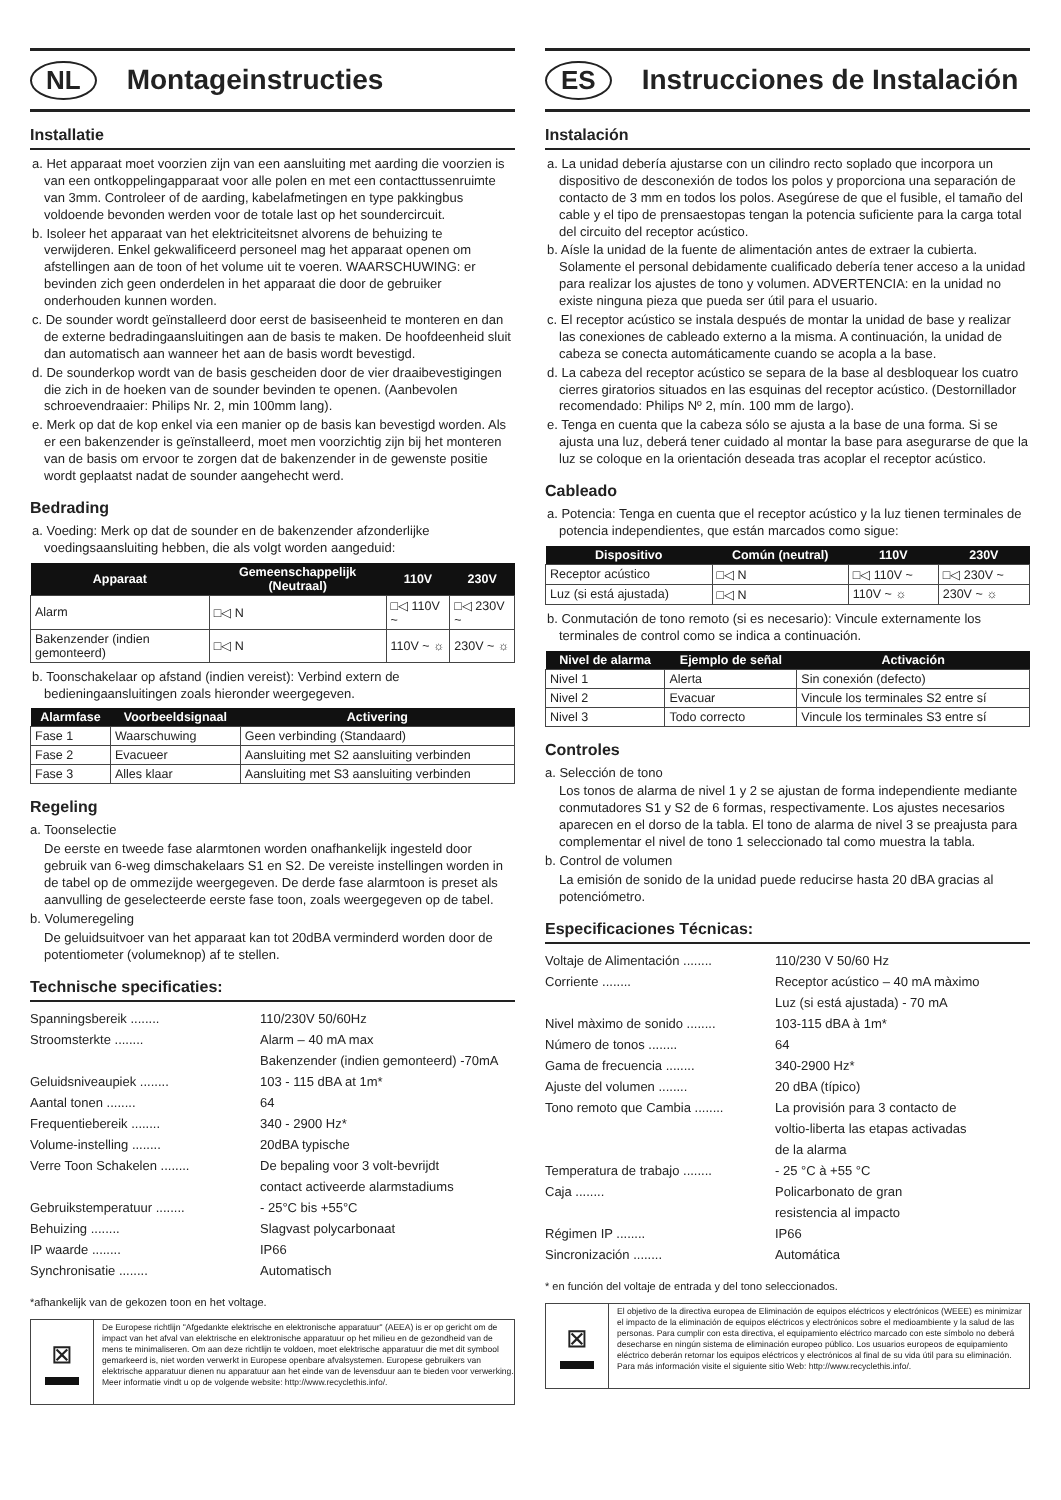NL Montageinstructies
Installatie
a. Het apparaat moet voorzien zijn van een aansluiting met aarding die voorzien is van een ontkoppelingapparaat voor alle polen en met een contacttussenruimte van 3mm. Controleer of de aarding, kabelafmetingen en type pakkingbus voldoende bevonden werden voor de totale last op het soundercircuit.
b. Isoleer het apparaat van het elektriciteitsnet alvorens de behuizing te verwijderen. Enkel gekwalificeerd personeel mag het apparaat openen om afstellingen aan de toon of het volume uit te voeren. WAARSCHUWING: er bevinden zich geen onderdelen in het apparaat die door de gebruiker onderhouden kunnen worden.
c. De sounder wordt geïnstalleerd door eerst de basiseenheid te monteren en dan de externe bedradingaansluitingen aan de basis te maken. De hoofdeenheid sluit dan automatisch aan wanneer het aan de basis wordt bevestigd.
d. De sounderkop wordt van de basis gescheiden door de vier draaibevestigingen die zich in de hoeken van de sounder bevinden te openen. (Aanbevolen schroevendraaier: Philips Nr. 2, min 100mm lang).
e. Merk op dat de kop enkel via een manier op de basis kan bevestigd worden. Als er een bakenzender is geïnstalleerd, moet men voorzichtig zijn bij het monteren van de basis om ervoor te zorgen dat de bakenzender in de gewenste positie wordt geplaatst nadat de sounder aangehecht werd.
Bedrading
a. Voeding: Merk op dat de sounder en de bakenzender afzonderlijke voedingsaansluiting hebben, die als volgt worden aangeduid:
| Apparaat | Gemeenschappelijk (Neutraal) | 110V | 230V |
| --- | --- | --- | --- |
| Alarm | □◁ N | □◁ 110V ~ | □◁ 230V ~ |
| Bakenzender (indien gemonteerd) | □◁ N | 110V ~ ☼ | 230V ~ ☼ |
b. Toonschakelaar op afstand (indien vereist): Verbind extern de bedieningaansluitingen zoals hieronder weergegeven.
| Alarmfase | Voorbeeldsignaal | Activering |
| --- | --- | --- |
| Fase 1 | Waarschuwing | Geen verbinding (Standaard) |
| Fase 2 | Evacueer | Aansluiting met S2 aansluiting verbinden |
| Fase 3 | Alles klaar | Aansluiting met S3 aansluiting verbinden |
Regeling
a. Toonselectie
De eerste en tweede fase alarmtonen worden onafhankelijk ingesteld door gebruik van 6-weg dimschakelaars S1 en S2. De vereiste instellingen worden in de tabel op de ommezijde weergegeven. De derde fase alarmtoon is preset als aanvulling de geselecteerde eerste fase toon, zoals weergegeven op de tabel.
b. Volumeregeling
De geluidsuitvoer van het apparaat kan tot 20dBA verminderd worden door de potentiometer (volumeknop) af te stellen.
Technische specificaties:
Spanningsbereik ........ 110/230V 50/60Hz
Stroomsterkte ........ Alarm – 40 mA max
Bakenzender (indien gemonteerd) -70mA
Geluidsniveaupiek ........ 103 - 115 dBA at 1m*
Aantal tonen ........ 64
Frequentiebereik ........ 340 - 2900 Hz*
Volume-instelling ........ 20dBA typische
Verre Toon Schakelen ........ De bepaling voor 3 volt-bevrijdt
contact activeerde alarmstadiums
Gebruikstemperatuur ........ - 25°C bis +55°C
Behuizing ........ Slagvast polycarbonaat
IP waarde ........ IP66
Synchronisatie ........ Automatisch
*afhankelijk van de gekozen toon en het voltage.
⊠
De Europese richtlijn "Afgedankte elektrische en elektronische apparatuur" (AEEA) is er op gericht om de impact van het afval van elektrische en elektronische apparatuur op het milieu en de gezondheid van de mens te minimaliseren. Om aan deze richtlijn te voldoen, moet elektrische apparatuur die met dit symbool gemarkeerd is, niet worden verwerkt in Europese openbare afvalsystemen. Europese gebruikers van elektrische apparatuur dienen nu apparatuur aan het einde van de levensduur aan te bieden voor verwerking. Meer informatie vindt u op de volgende website: http://www.recyclethis.info/.
ES Instrucciones de Instalación
Instalación
a. La unidad debería ajustarse con un cilindro recto soplado que incorpora un dispositivo de desconexión de todos los polos y proporciona una separación de contacto de 3 mm en todos los polos. Asegúrese de que el fusible, el tamaño del cable y el tipo de prensaestopas tengan la potencia suficiente para la carga total del circuito del receptor acústico.
b. Aísle la unidad de la fuente de alimentación antes de extraer la cubierta. Solamente el personal debidamente cualificado debería tener acceso a la unidad para realizar los ajustes de tono y volumen. ADVERTENCIA: en la unidad no existe ninguna pieza que pueda ser útil para el usuario.
c. El receptor acústico se instala después de montar la unidad de base y realizar las conexiones de cableado externo a la misma. A continuación, la unidad de cabeza se conecta automáticamente cuando se acopla a la base.
d. La cabeza del receptor acústico se separa de la base al desbloquear los cuatro cierres giratorios situados en las esquinas del receptor acústico. (Destornillador recomendado: Philips Nº 2, mín. 100 mm de largo).
e. Tenga en cuenta que la cabeza sólo se ajusta a la base de una forma. Si se ajusta una luz, deberá tener cuidado al montar la base para asegurarse de que la luz se coloque en la orientación deseada tras acoplar el receptor acústico.
Cableado
a. Potencia: Tenga en cuenta que el receptor acústico y la luz tienen terminales de potencia independientes, que están marcados como sigue:
| Dispositivo | Común (neutral) | 110V | 230V |
| --- | --- | --- | --- |
| Receptor acústico | □◁ N | □◁ 110V ~ | □◁ 230V ~ |
| Luz (si está ajustada) | □◁ N | 110V ~ ☼ | 230V ~ ☼ |
b. Conmutación de tono remoto (si es necesario): Vincule externamente los terminales de control como se indica a continuación.
| Nivel de alarma | Ejemplo de señal | Activación |
| --- | --- | --- |
| Nivel 1 | Alerta | Sin conexión (defecto) |
| Nivel 2 | Evacuar | Vincule los terminales S2 entre sí |
| Nivel 3 | Todo correcto | Vincule los terminales S3 entre sí |
Controles
a. Selección de tono
Los tonos de alarma de nivel 1 y 2 se ajustan de forma independiente mediante conmutadores S1 y S2 de 6 formas, respectivamente. Los ajustes necesarios aparecen en el dorso de la tabla. El tono de alarma de nivel 3 se preajusta para complementar el nivel de tono 1 seleccionado tal como muestra la tabla.
b. Control de volumen
La emisión de sonido de la unidad puede reducirse hasta 20 dBA gracias al potenciómetro.
Especificaciones Técnicas:
Voltaje de Alimentación ........ 110/230 V 50/60 Hz
Corriente ........ Receptor acústico – 40 mA màximo
Luz (si está ajustada) - 70 mA
Nivel màximo de sonido ........ 103-115 dBA à 1m*
Número de tonos ........ 64
Gama de frecuencia ........ 340-2900 Hz*
Ajuste del volumen ........ 20 dBA (típico)
Tono remoto que Cambia ........ La provisión para 3 contacto de
voltio-liberta las etapas activadas
de la alarma
Temperatura de trabajo ........ - 25 °C à +55 °C
Caja ........ Policarbonato de gran
resistencia al impacto
Régimen IP ........ IP66
Sincronización ........ Automática
* en función del voltaje de entrada y del tono seleccionados.
⊠
El objetivo de la directiva europea de Eliminación de equipos eléctricos y electrónicos (WEEE) es minimizar el impacto de la eliminación de equipos eléctricos y electrónicos sobre el medioambiente y la salud de las personas. Para cumplir con esta directiva, el equipamiento eléctrico marcado con este símbolo no deberá desecharse en ningún sistema de eliminación europeo público. Los usuarios europeos de equipamiento eléctrico deberán retornar los equipos eléctricos y electrónicos al final de su vida útil para su eliminación. Para más información visite el siguiente sitio Web: http://www.recyclethis.info/.